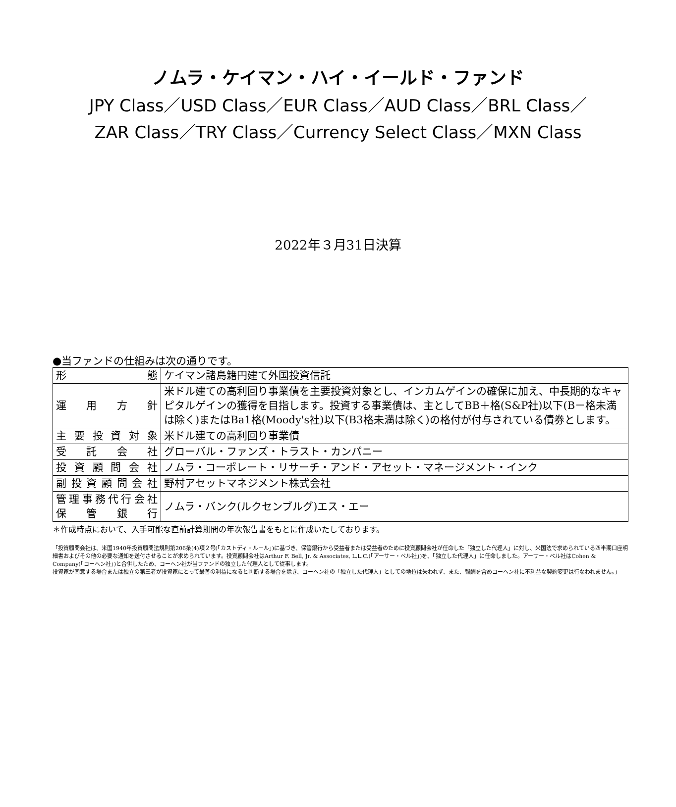ノムラ・ケイマン・ハイ・イールド・ファンド
JPY Class／USD Class／EUR Class／AUD Class／BRL Class／
ZAR Class／TRY Class／Currency Select Class／MXN Class
2022年３月31日決算
●当ファンドの仕組みは次の通りです。
| 形態 | ケイマン諸島籍円建て外国投資信託 |
| 運用方針 | 米ドル建ての高利回り事業債を主要投資対象とし、インカムゲインの確保に加え、中長期的なキャピタルゲインの獲得を目指します。投資する事業債は、主としてBB＋格(S&P社)以下(B－格未満は除く)またはBa1格(Moody's社)以下(B3格未満は除く)の格付が付与されている債券とします。 |
| 主要投資対象 | 米ドル建ての高利回り事業債 |
| 受託会社 | グローバル・ファンズ・トラスト・カンパニー |
| 投資顧問会社 | ノムラ・コーポレート・リサーチ・アンド・アセット・マネージメント・インク |
| 副投資顧問会社 | 野村アセットマネジメント株式会社 |
| 管理事務代行会社 保管銀行 | ノムラ・バンク(ルクセンブルグ)エス・エー |
＊作成時点において、入手可能な直前計算期間の年次報告書をもとに作成いたしております。
「投資顧問会社は、米国1940年投資顧問法規則第206条(4)項２号(「カストディ・ルール」)に基づき、保管銀行から受益者または受益者のために投資顧問会社が任命した「独立した代理人」に対し、米国法で求められている四半期口座明細書およびその他の必要な通知を送付させることが求められています。投資顧問会社はArthur F. Bell, Jr. & Associates, L.L.C.(「アーサー・ベル社」)を、「独立した代理人」に任命しました。アーサー・ベル社はCohen & Company(「コーヘン社」)と合併したため、コーヘン社が当ファンドの独立した代理人として従事します。
投資家が同意する場合または独立の第三者が投資家にとって最善の利益になると判断する場合を除き、コーヘン社の「独立した代理人」としての地位は失われず、また、報酬を含めコーヘン社に不利益な契約変更は行なわれません。」